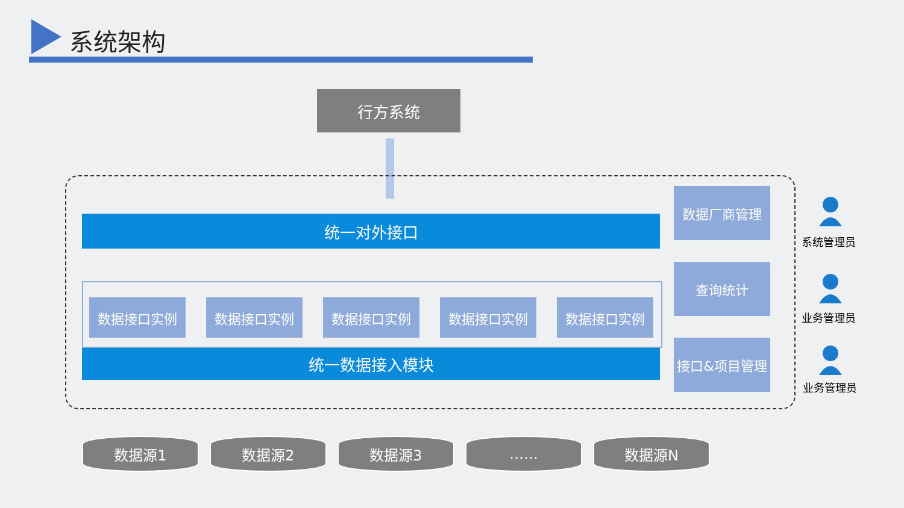系统架构
行方系统
统一对外接口
数据接口实例 数据接口实例 数据接口实例 数据接口实例 数据接口实例
统一数据接入模块
数据厂商管理
查询统计
接口&项目管理
系统管理员
业务管理员
业务管理员
数据源1 数据源2 数据源3 …… 数据源N